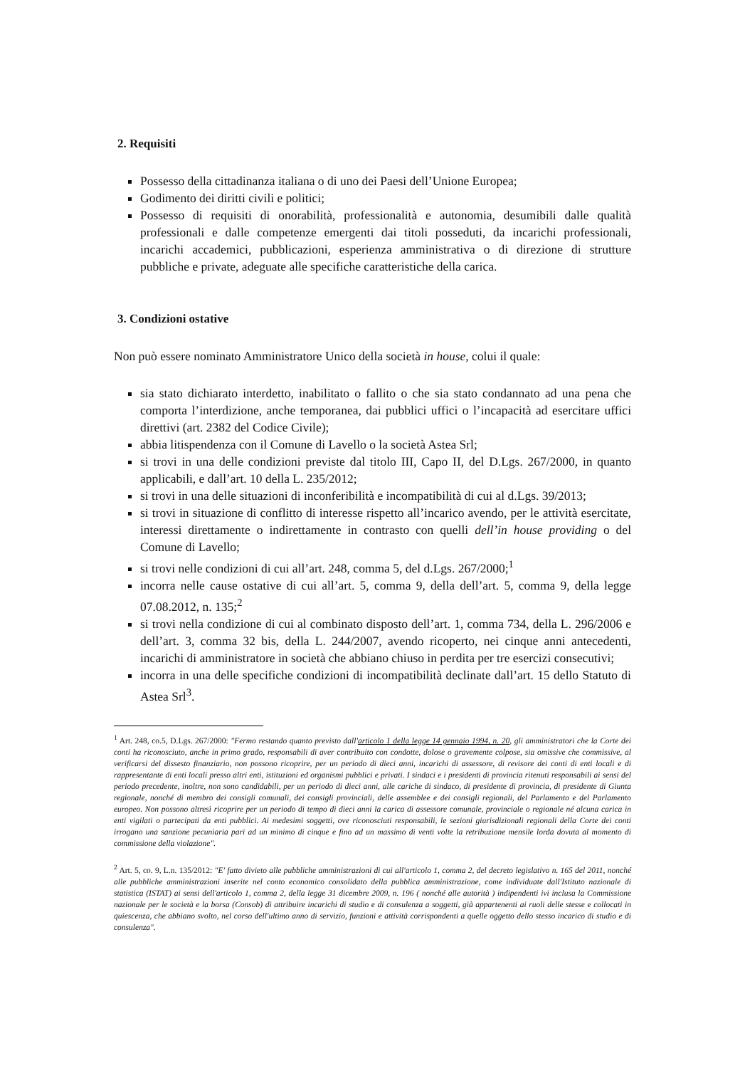2. Requisiti
Possesso della cittadinanza italiana o di uno dei Paesi dell’Unione Europea;
Godimento dei diritti civili e politici;
Possesso di requisiti di onorabilità, professionalità e autonomia, desumibili dalle qualità professionali e dalle competenze emergenti dai titoli posseduti, da incarichi professionali, incarichi accademici, pubblicazioni, esperienza amministrativa o di direzione di strutture pubbliche e private, adeguate alle specifiche caratteristiche della carica.
3. Condizioni ostative
Non può essere nominato Amministratore Unico della società in house, colui il quale:
sia stato dichiarato interdetto, inabilitato o fallito o che sia stato condannato ad una pena che comporta l’interdizione, anche temporanea, dai pubblici uffici o l’incapacità ad esercitare uffici direttivi (art. 2382 del Codice Civile);
abbia litispendenza con il Comune di Lavello o la società Astea Srl;
si trovi in una delle condizioni previste dal titolo III, Capo II, del D.Lgs. 267/2000, in quanto applicabili, e dall’art. 10 della L. 235/2012;
si trovi in una delle situazioni di inconferibilità e incompatibilità di cui al d.Lgs. 39/2013;
si trovi in situazione di conflitto di interesse rispetto all’incarico avendo, per le attività esercitate, interessi direttamente o indirettamente in contrasto con quelli dell’in house providing o del Comune di Lavello;
si trovi nelle condizioni di cui all’art. 248, comma 5, del d.Lgs. 267/2000;<sup>1</sup>
incorra nelle cause ostative di cui all’art. 5, comma 9, della dell’art. 5, comma 9, della legge 07.08.2012, n. 135;<sup>2</sup>
si trovi nella condizione di cui al combinato disposto dell’art. 1, comma 734, della L. 296/2006 e dell’art. 3, comma 32 bis, della L. 244/2007, avendo ricoperto, nei cinque anni antecedenti, incarichi di amministratore in società che abbiano chiuso in perdita per tre esercizi consecutivi;
incorra in una delle specifiche condizioni di incompatibilità declinate dall’art. 15 dello Statuto di Astea Srl<sup>3</sup>.
<sup>1</sup> Art. 248, co.5, D.Lgs. 267/2000: "Fermo restando quanto previsto dall'articolo 1 della legge 14 gennaio 1994, n. 20, gli amministratori che la Corte dei conti ha riconosciuto, anche in primo grado, responsabili di aver contribuito con condotte, dolose o gravemente colpose, sia omissive che commissive, al verificarsi del dissesto finanziario, non possono ricoprire, per un periodo di dieci anni, incarichi di assessore, di revisore dei conti di enti locali e di rappresentante di enti locali presso altri enti, istituzioni ed organismi pubblici e privati. I sindaci e i presidenti di provincia ritenuti responsabili ai sensi del periodo precedente, inoltre, non sono candidabili, per un periodo di dieci anni, alle cariche di sindaco, di presidente di provincia, di presidente di Giunta regionale, nonché di membro dei consigli comunali, dei consigli provinciali, delle assemblee e dei consigli regionali, del Parlamento e del Parlamento europeo. Non possono altresì ricoprire per un periodo di tempo di dieci anni la carica di assessore comunale, provinciale o regionale né alcuna carica in enti vigilati o partecipati da enti pubblici. Ai medesimi soggetti, ove riconosciuti responsabili, le sezioni giurisdizionali regionali della Corte dei conti irrogano una sanzione pecuniaria pari ad un minimo di cinque e fino ad un massimo di venti volte la retribuzione mensile lorda dovuta al momento di commissione della violazione".
<sup>2</sup> Art. 5, co. 9, L.n. 135/2012: "E' fatto divieto alle pubbliche amministrazioni di cui all'articolo 1, comma 2, del decreto legislativo n. 165 del 2011, nonché alle pubbliche amministrazioni inserite nel conto economico consolidato della pubblica amministrazione, come individuate dall'Istituto nazionale di statistica (ISTAT) ai sensi dell'articolo 1, comma 2, della legge 31 dicembre 2009, n. 196 ( nonché alle autorità ) indipendenti ivi inclusa la Commissione nazionale per le società e la borsa (Consob) di attribuire incarichi di studio e di consulenza a soggetti, già appartenenti ai ruoli delle stesse e collocati in quiescenza, che abbiano svolto, nel corso dell'ultimo anno di servizio, funzioni e attività corrispondenti a quelle oggetto dello stesso incarico di studio e di consulenza".